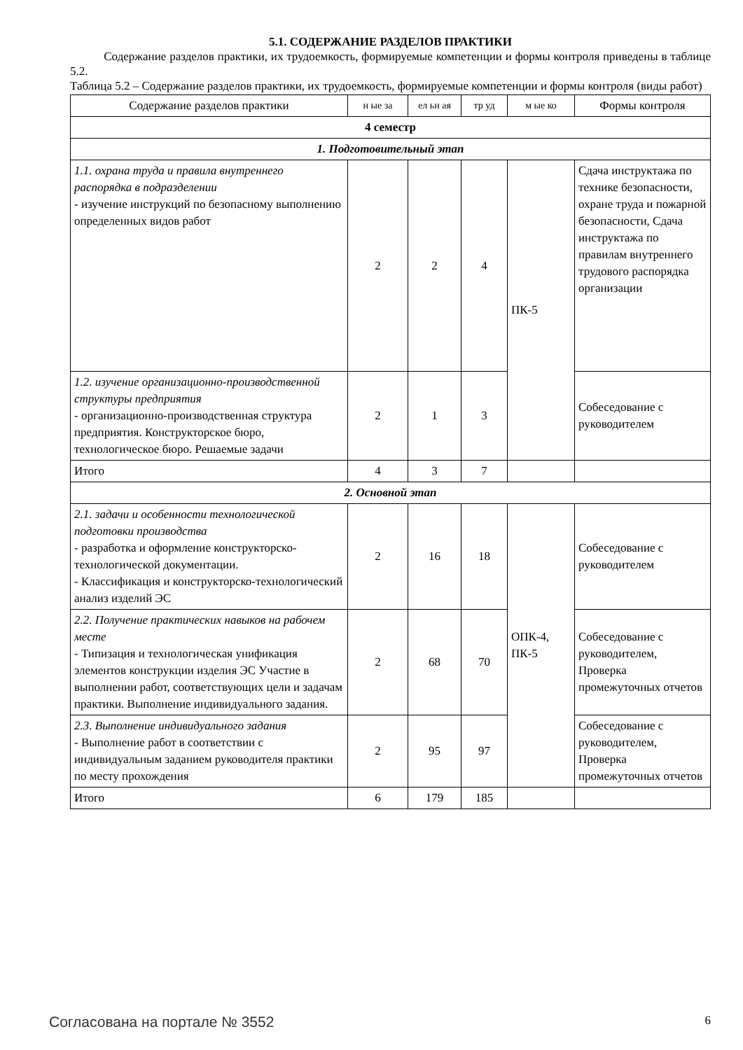5.1. СОДЕРЖАНИЕ РАЗДЕЛОВ ПРАКТИКИ
Содержание разделов практики, их трудоемкость, формируемые компетенции и формы контроля приведены в таблице 5.2.
Таблица 5.2 – Содержание разделов практики, их трудоемкость, формируемые компетенции и формы контроля (виды работ)
| Содержание разделов практики | н ые за | ел ьн ая | тр уд | м ые ко | Формы контроля |
| --- | --- | --- | --- | --- | --- |
| 4 семестр | | | | | |
| 1. Подготовительный этап | | | | | |
| 1.1. охрана труда и правила внутреннего распорядка в подразделении - изучение инструкций по безопасному выполнению определенных видов работ | 2 | 2 | 4 | ПК-5 | Сдача инструктажа по технике безопасности, охране труда и пожарной безопасности, Сдача инструктажа по правилам внутреннего трудового распорядка организации |
| 1.2. изучение организационно-производственной структуры предприятия - организационно-производственная структура предприятия. Конструкторское бюро, технологическое бюро. Решаемые задачи | 2 | 1 | 3 | | Собеседование с руководителем |
| Итого | 4 | 3 | 7 | | |
| 2. Основной этап | | | | | |
| 2.1. задачи и особенности технологической подготовки производства - разработка и оформление конструкторско-технологической документации. - Классификация и конструкторско-технологический анализ изделий ЭС | 2 | 16 | 18 | ОПК-4, ПК-5 | Собеседование с руководителем |
| 2.2. Получение практических навыков на рабочем месте - Типизация и технологическая унификация элементов конструкции изделия ЭС Участие в выполнении работ, соответствующих цели и задачам практики. Выполнение индивидуального задания. | 2 | 68 | 70 | | Собеседование с руководителем, Проверка промежуточных отчетов |
| 2.3. Выполнение индивидуального задания - Выполнение работ в соответствии с индивидуальным заданием руководителя практики по месту прохождения | 2 | 95 | 97 | | Собеседование с руководителем, Проверка промежуточных отчетов |
| Итого | 6 | 179 | 185 | | |
Согласована на портале № 3552 6